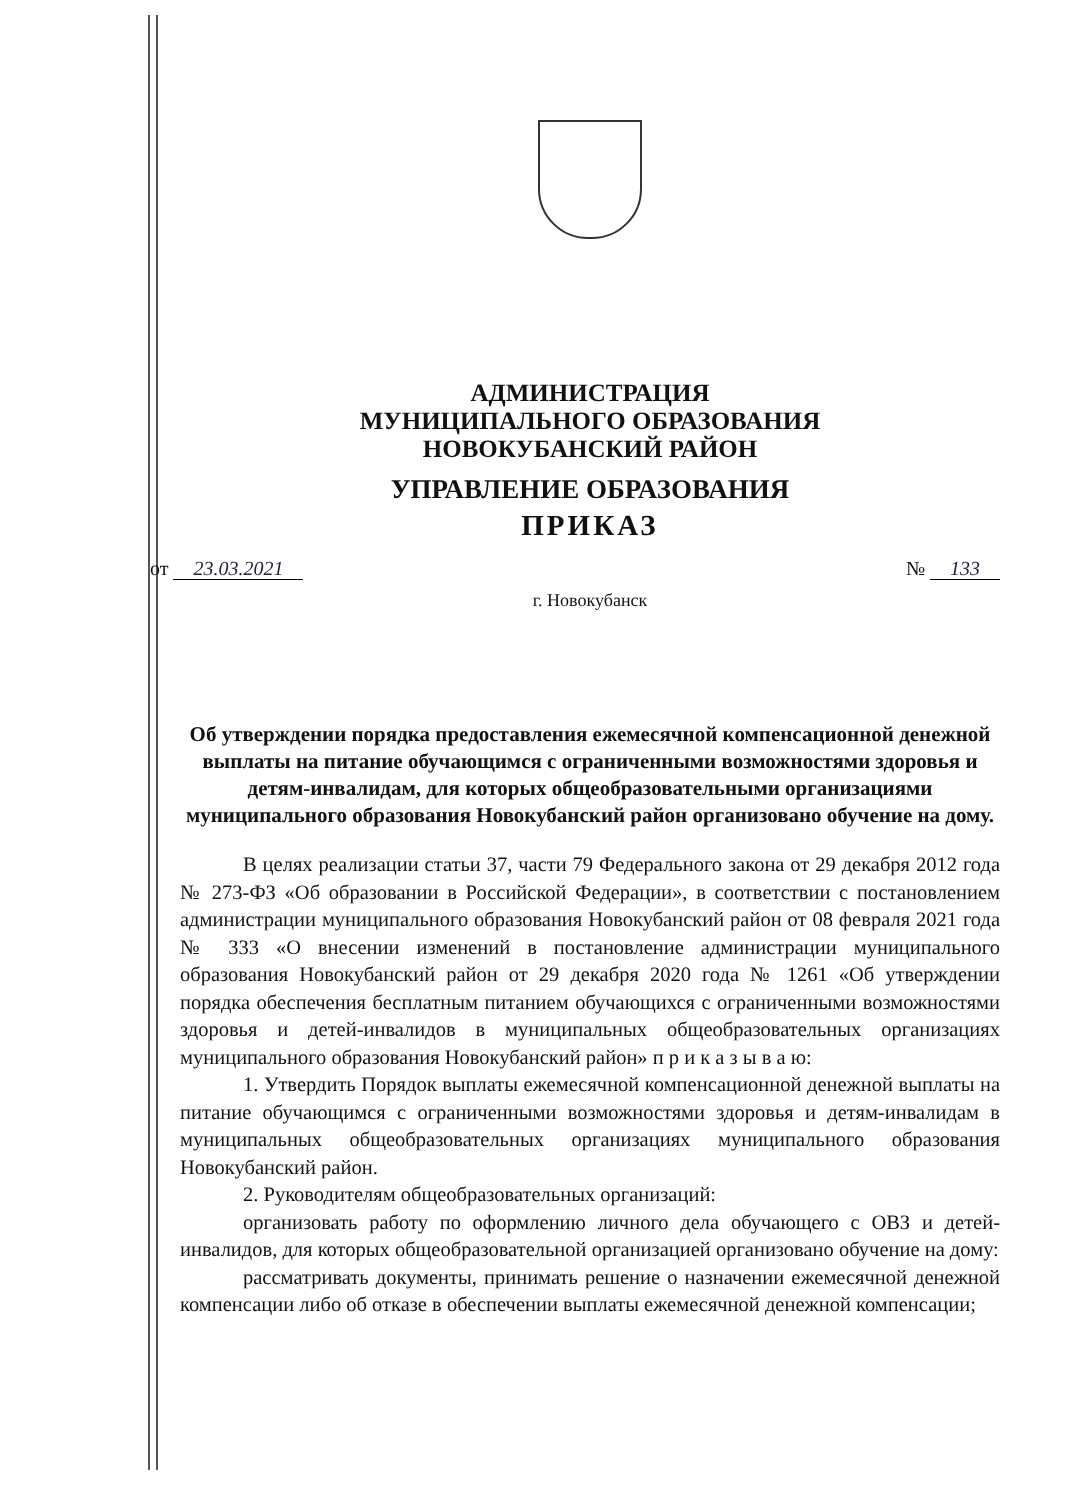АДМИНИСТРАЦИЯ
МУНИЦИПАЛЬНОГО ОБРАЗОВАНИЯ
НОВОКУБАНСКИЙ РАЙОН
УПРАВЛЕНИЕ ОБРАЗОВАНИЯ
ПРИКАЗ
от 23.03.2021 № 133
г. Новокубанск
Об утверждении порядка предоставления ежемесячной компенсационной денежной выплаты на питание обучающимся с ограниченными возможностями здоровья и детям-инвалидам, для которых общеобразовательными организациями муниципального образования Новокубанский район организовано обучение на дому.
В целях реализации статьи 37, части 79 Федерального закона от 29 декабря 2012 года № 273-ФЗ «Об образовании в Российской Федерации», в соответствии с постановлением администрации муниципального образования Новокубанский район от 08 февраля 2021 года № 333 «О внесении изменений в постановление администрации муниципального образования Новокубанский район от 29 декабря 2020 года № 1261 «Об утверждении порядка обеспечения бесплатным питанием обучающихся с ограниченными возможностями здоровья и детей-инвалидов в муниципальных общеобразовательных организациях муниципального образования Новокубанский район» п р и к а з ы в а ю:
1. Утвердить Порядок выплаты ежемесячной компенсационной денежной выплаты на питание обучающимся с ограниченными возможностями здоровья и детям-инвалидам в муниципальных общеобразовательных организациях муниципального образования Новокубанский район.
2. Руководителям общеобразовательных организаций:
организовать работу по оформлению личного дела обучающего с ОВЗ и детей-инвалидов, для которых общеобразовательной организацией организовано обучение на дому:
рассматривать документы, принимать решение о назначении ежемесячной денежной компенсации либо об отказе в обеспечении выплаты ежемесячной денежной компенсации;